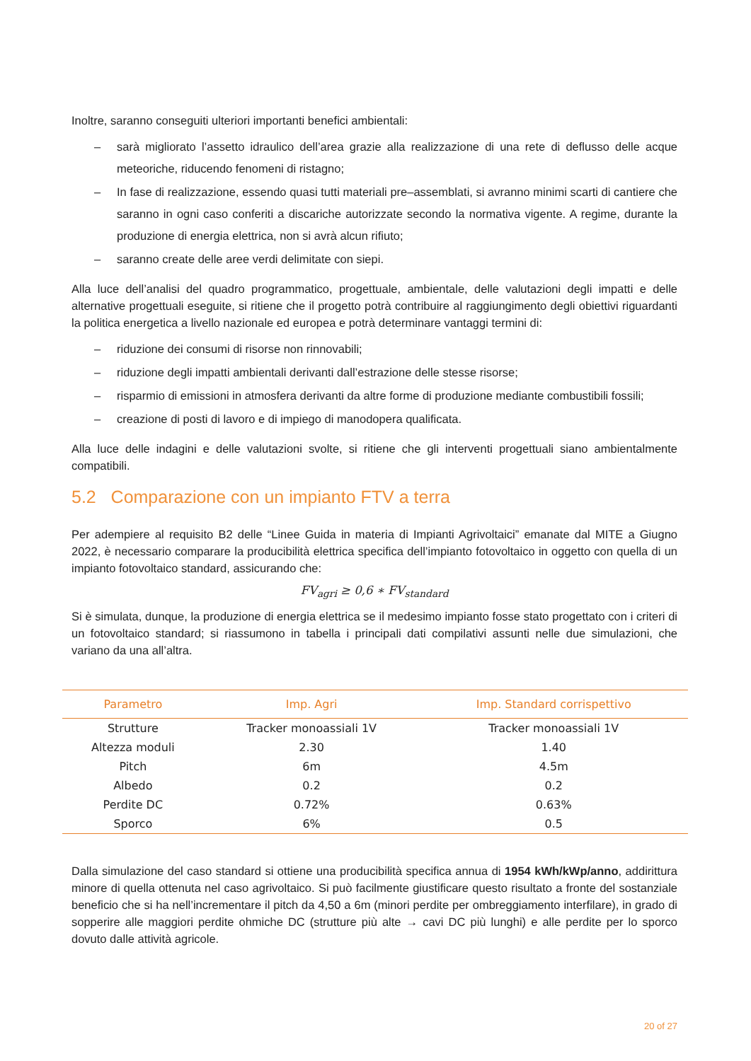Inoltre, saranno conseguiti ulteriori importanti benefici ambientali:
– sarà migliorato l’assetto idraulico dell’area grazie alla realizzazione di una rete di deflusso delle acque meteoriche, riducendo fenomeni di ristagno;
– In fase di realizzazione, essendo quasi tutti materiali pre–assemblati, si avranno minimi scarti di cantiere che saranno in ogni caso conferiti a discariche autorizzate secondo la normativa vigente. A regime, durante la produzione di energia elettrica, non si avrà alcun rifiuto;
– saranno create delle aree verdi delimitate con siepi.
Alla luce dell’analisi del quadro programmatico, progettuale, ambientale, delle valutazioni degli impatti e delle alternative progettuali eseguite, si ritiene che il progetto potrà contribuire al raggiungimento degli obiettivi riguardanti la politica energetica a livello nazionale ed europea e potrà determinare vantaggi termini di:
– riduzione dei consumi di risorse non rinnovabili;
– riduzione degli impatti ambientali derivanti dall’estrazione delle stesse risorse;
– risparmio di emissioni in atmosfera derivanti da altre forme di produzione mediante combustibili fossili;
– creazione di posti di lavoro e di impiego di manodopera qualificata.
Alla luce delle indagini e delle valutazioni svolte, si ritiene che gli interventi progettuali siano ambientalmente compatibili.
5.2 Comparazione con un impianto FTV a terra
Per adempiere al requisito B2 delle “Linee Guida in materia di Impianti Agrivoltaici” emanate dal MITE a Giugno 2022, è necessario comparare la producibilità elettrica specifica dell’impianto fotovoltaico in oggetto con quella di un impianto fotovoltaico standard, assicurando che:
FV<sub>agri</sub> ≥ 0,6 ∗ FV<sub>standard</sub>
Si è simulata, dunque, la produzione di energia elettrica se il medesimo impianto fosse stato progettato con i criteri di un fotovoltaico standard; si riassumono in tabella i principali dati compilativi assunti nelle due simulazioni, che variano da una all’altra.
| Parametro | Imp. Agri | Imp. Standard corrispettivo |
| --- | --- | --- |
| Strutture | Tracker monoassiali 1V | Tracker monoassiali 1V |
| Altezza moduli | 2.30 | 1.40 |
| Pitch | 6m | 4.5m |
| Albedo | 0.2 | 0.2 |
| Perdite DC | 0.72% | 0.63% |
| Sporco | 6% | 0.5 |
Dalla simulazione del caso standard si ottiene una producibilità specifica annua di 1954 kWh/kWp/anno, addirittura minore di quella ottenuta nel caso agrivoltaico. Si può facilmente giustificare questo risultato a fronte del sostanziale beneficio che si ha nell’incrementare il pitch da 4,50 a 6m (minori perdite per ombreggiamento interfilare), in grado di sopperire alle maggiori perdite ohmiche DC (strutture più alte → cavi DC più lunghi) e alle perdite per lo sporco dovuto dalle attività agricole.
20 of 27